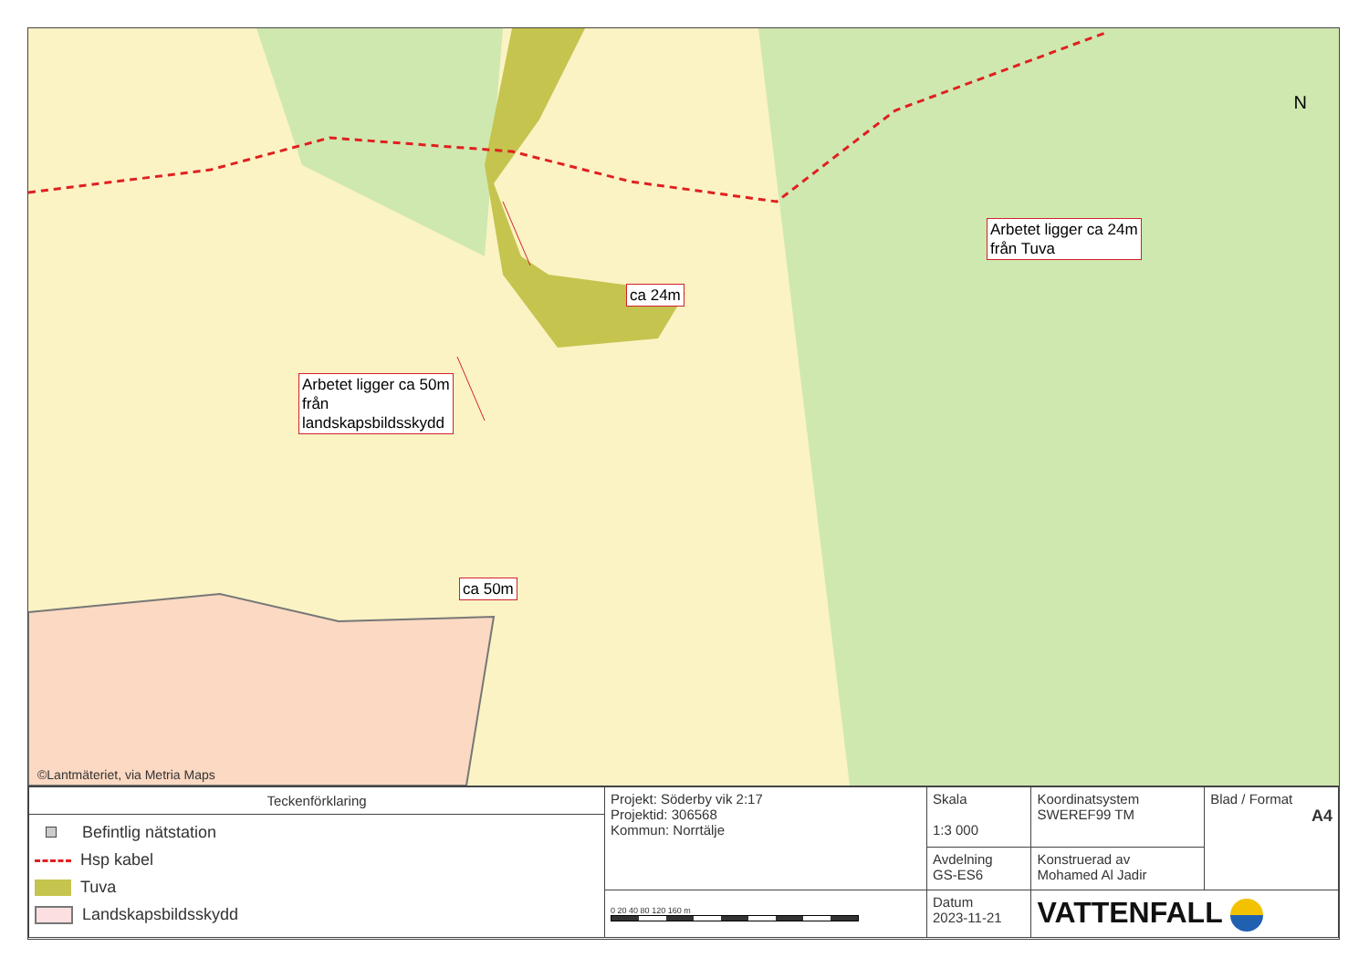Arbetet ligger ca 24m
från Tuva
ca 24m
Arbetet ligger ca 50m
från
landskapsbildsskydd
ca 50m
N
©Lantmäteriet, via Metria Maps
| Teckenförklaring Befintlig nätstation Hsp kabel Tuva Landskapsbildsskydd | Projekt: Söderby vik 2:17 Projektid: 306568 Kommun: Norrtälje | Skala 1:3 000 | Koordinatsystem SWEREF99 TM | Blad / Format A4 |
| | | Avdelning GS-ES6 | Konstruerad av Mohamed Al Jadir | |
| | 0 20 40 80 120 160 m | Datum 2023-11-21 | VATTENFALL | |